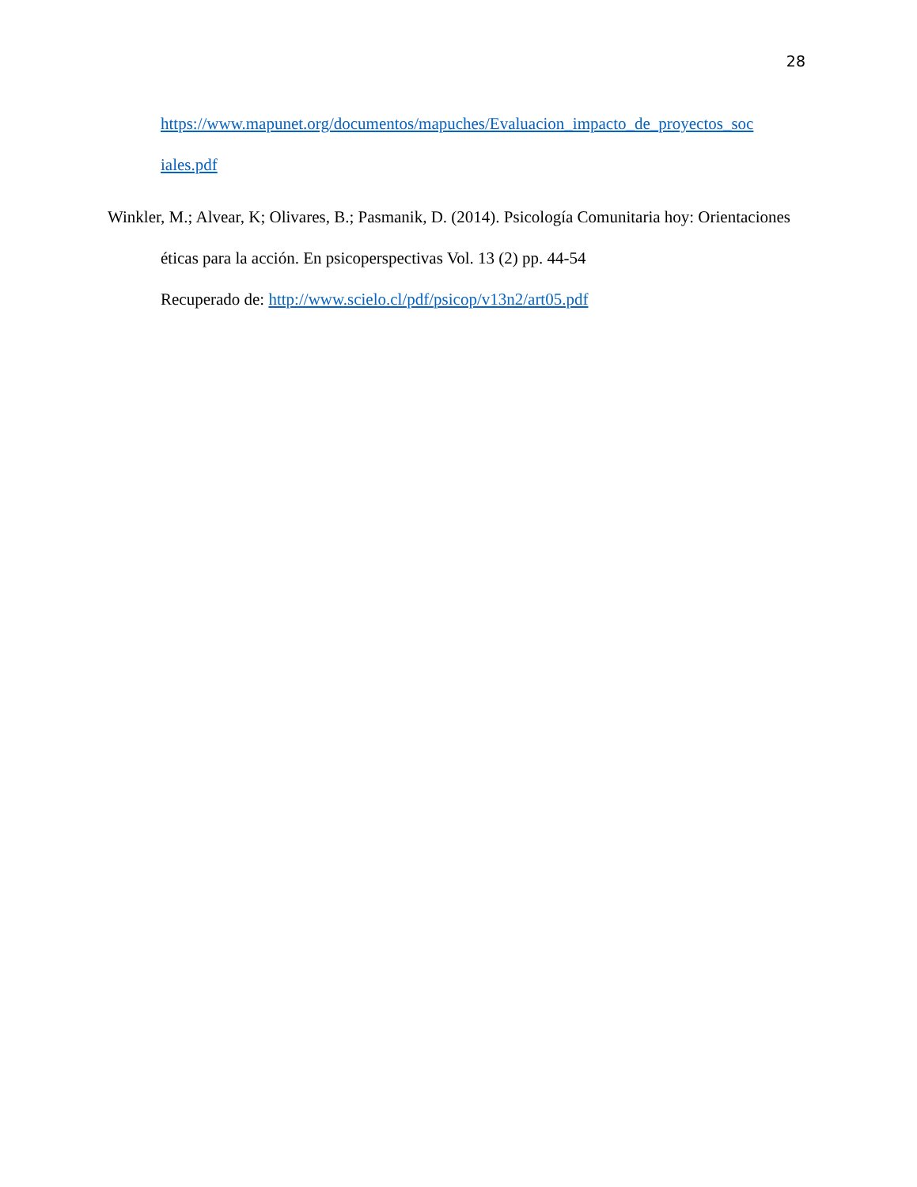28
https://www.mapunet.org/documentos/mapuches/Evaluacion_impacto_de_proyectos_soc iales.pdf
Winkler, M.; Alvear, K; Olivares, B.; Pasmanik, D. (2014). Psicología Comunitaria hoy: Orientaciones éticas para la acción. En psicoperspectivas Vol. 13 (2) pp. 44-54
Recuperado de: http://www.scielo.cl/pdf/psicop/v13n2/art05.pdf